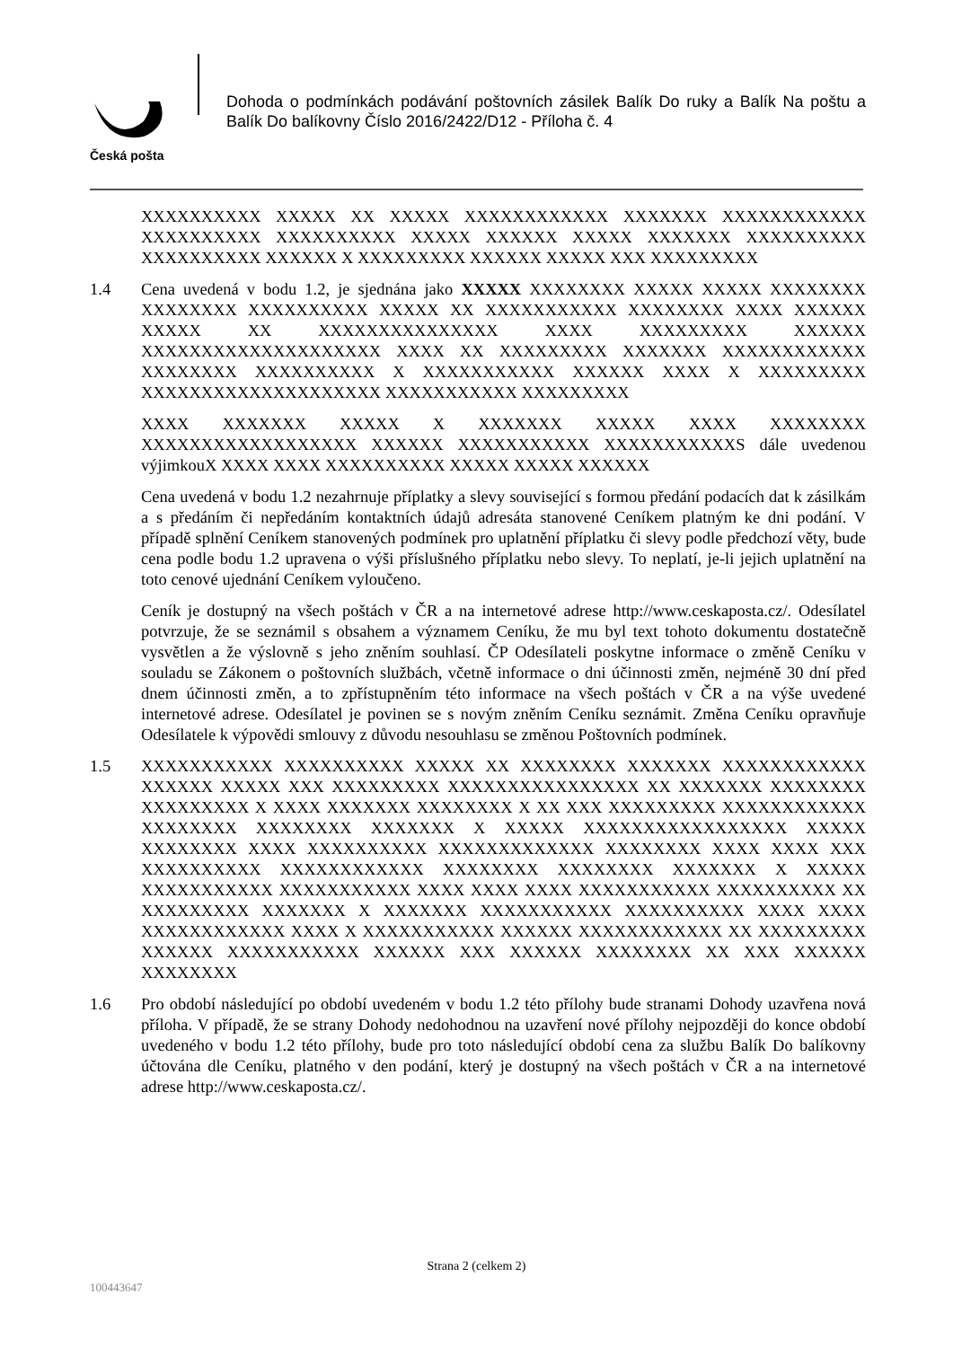Česká pošta
Dohoda o podmínkách podávání poštovních zásilek Balík Do ruky a Balík Na poštu a Balík Do balíkovny Číslo 2016/2422/D12 - Příloha č. 4
XXXXXXXXXX XXXXX XX XXXXX XXXXXXXXXXXX XXXXXXX XXXXXXXXXXXX XXXXXXXXXX XXXXXXXXXX XXXXX XXXXXX XXXXX XXXXXXX XXXXXXXXXX XXXXXXXXXX XXXXXX X XXXXXXXXX XXXXXX XXXXX XXX XXXXXXXXX
1.4 Cena uvedená v bodu 1.2, je sjednána jako XXXXX XXXXXXXX XXXXX XXXXX XXXXXXXX XXXXXXXX XXXXXXXXXX XXXXX XX XXXXXXXXXXX XXXXXXXX XXXX XXXXXX XXXXX XX XXXXXXXXXXXXXXX XXXX XXXXXXXXX XXXXXX XXXXXXXXXXXXXXXXXXXX XXXX XX XXXXXXXXX XXXXXXX XXXXXXXXXXXX XXXXXXXX XXXXXXXXXX X XXXXXXXXXXX XXXXXX XXXX X XXXXXXXXX XXXXXXXXXXXXXXXXXXXX XXXXXXXXXXX XXXXXXXXX
XXXX XXXXXXX XXXXX X XXXXXXX XXXXX XXXX XXXXXXXX XXXXXXXXXXXXXXXXXX XXXXXX XXXXXXXXXXX XXXXXXXXXXXS dále uvedenou výjimkouX XXXX XXXX XXXXXXXXXX XXXXX XXXXX XXXXXX
Cena uvedená v bodu 1.2 nezahrnuje příplatky a slevy související s formou předání podacích dat k zásilkám a s předáním či nepředáním kontaktních údajů adresáta stanovené Ceníkem platným ke dni podání. V případě splnění Ceníkem stanovených podmínek pro uplatnění příplatku či slevy podle předchozí věty, bude cena podle bodu 1.2 upravena o výši příslušného příplatku nebo slevy. To neplatí, je-li jejich uplatnění na toto cenové ujednání Ceníkem vyloučeno.
Ceník je dostupný na všech poštách v ČR a na internetové adrese http://www.ceskaposta.cz/. Odesílatel potvrzuje, že se seznámil s obsahem a významem Ceníku, že mu byl text tohoto dokumentu dostatečně vysvětlen a že výslovně s jeho zněním souhlasí. ČP Odesílateli poskytne informace o změně Ceníku v souladu se Zákonem o poštovních službách, včetně informace o dni účinnosti změn, nejméně 30 dní před dnem účinnosti změn, a to zpřístupněním této informace na všech poštách v ČR a na výše uvedené internetové adrese. Odesílatel je povinen se s novým zněním Ceníku seznámit. Změna Ceníku opravňuje Odesílatele k výpovědi smlouvy z důvodu nesouhlasu se změnou Poštovních podmínek.
1.5 XXXXXXXXXXX XXXXXXXXXX XXXXX XX XXXXXXXX XXXXXXX XXXXXXXXXXXX XXXXXX XXXXX XXX XXXXXXXXX XXXXXXXXXXXXXXXX XX XXXXXXX XXXXXXXX XXXXXXXXX X XXXX XXXXXXX XXXXXXXX X XX XXX XXXXXXXXX XXXXXXXXXXXX XXXXXXXX XXXXXXXX XXXXXXX X XXXXX XXXXXXXXXXXXXXXXX XXXXX XXXXXXXX XXXX XXXXXXXXXX XXXXXXXXXXXXX XXXXXXXX XXXX XXXX XXX XXXXXXXXXX XXXXXXXXXXXX XXXXXXXX XXXXXXXX XXXXXXX X XXXXX XXXXXXXXXXX XXXXXXXXXXX XXXX XXXX XXXX XXXXXXXXXXX XXXXXXXXXX XX XXXXXXXXX XXXXXXX X XXXXXXX XXXXXXXXXXX XXXXXXXXXX XXXX XXXX XXXXXXXXXXXX XXXX X XXXXXXXXXXX XXXXXX XXXXXXXXXXXX XX XXXXXXXXX XXXXXX XXXXXXXXXXX XXXXXX XXX XXXXXX XXXXXXXX XX XXX XXXXXX XXXXXXXX
1.6 Pro období následující po období uvedeném v bodu 1.2 této přílohy bude stranami Dohody uzavřena nová příloha. V případě, že se strany Dohody nedohodnou na uzavření nové přílohy nejpozději do konce období uvedeného v bodu 1.2 této přílohy, bude pro toto následující období cena za službu Balík Do balíkovny účtována dle Ceníku, platného v den podání, který je dostupný na všech poštách v ČR a na internetové adrese http://www.ceskaposta.cz/.
Strana 2 (celkem 2)
100443647